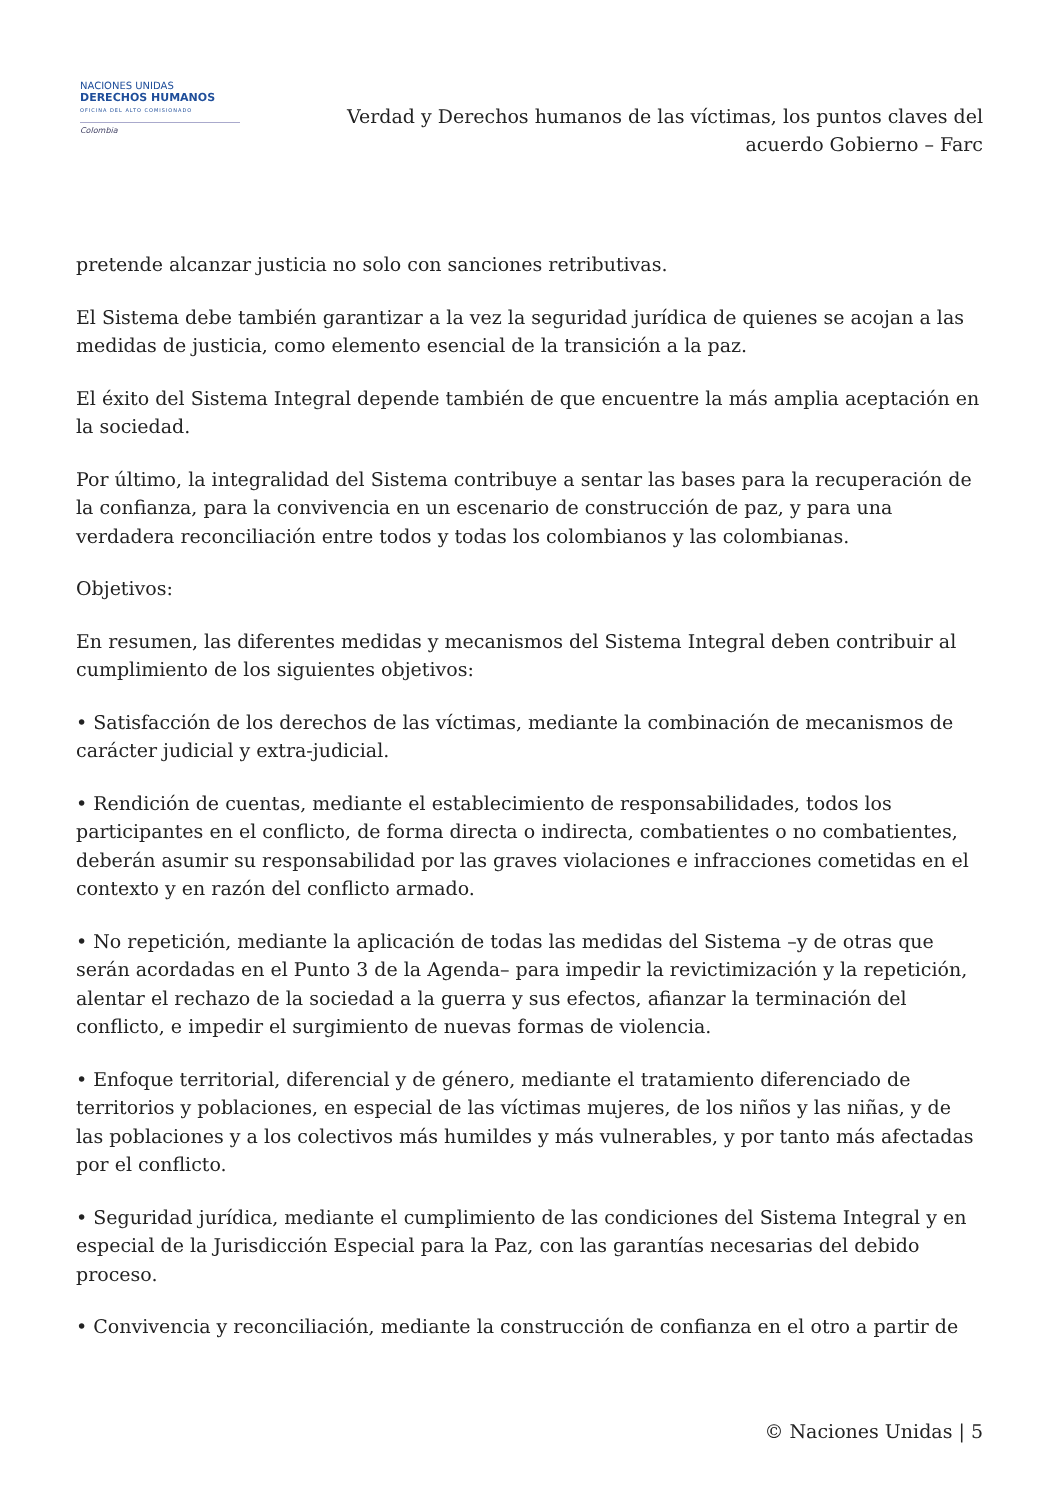NACIONES UNIDAS
DERECHOS HUMANOS
OFICINA DEL ALTO COMISIONADO
Colombia
Verdad y Derechos humanos de las víctimas, los puntos claves del acuerdo Gobierno – Farc
pretende alcanzar justicia no solo con sanciones retributivas.
El Sistema debe también garantizar a la vez la seguridad jurídica de quienes se acojan a las medidas de justicia, como elemento esencial de la transición a la paz.
El éxito del Sistema Integral depende también de que encuentre la más amplia aceptación en la sociedad.
Por último, la integralidad del Sistema contribuye a sentar las bases para la recuperación de la confianza, para la convivencia en un escenario de construcción de paz, y para una verdadera reconciliación entre todos y todas los colombianos y las colombianas.
Objetivos:
En resumen, las diferentes medidas y mecanismos del Sistema Integral deben contribuir al cumplimiento de los siguientes objetivos:
• Satisfacción de los derechos de las víctimas, mediante la combinación de mecanismos de carácter judicial y extra-judicial.
• Rendición de cuentas, mediante el establecimiento de responsabilidades, todos los participantes en el conflicto, de forma directa o indirecta, combatientes o no combatientes, deberán asumir su responsabilidad por las graves violaciones e infracciones cometidas en el contexto y en razón del conflicto armado.
• No repetición, mediante la aplicación de todas las medidas del Sistema –y de otras que serán acordadas en el Punto 3 de la Agenda– para impedir la revictimización y la repetición, alentar el rechazo de la sociedad a la guerra y sus efectos, afianzar la terminación del conflicto, e impedir el surgimiento de nuevas formas de violencia.
• Enfoque territorial, diferencial y de género, mediante el tratamiento diferenciado de territorios y poblaciones, en especial de las víctimas mujeres, de los niños y las niñas, y de las poblaciones y a los colectivos más humildes y más vulnerables, y por tanto más afectadas por el conflicto.
• Seguridad jurídica, mediante el cumplimiento de las condiciones del Sistema Integral y en especial de la Jurisdicción Especial para la Paz, con las garantías necesarias del debido proceso.
• Convivencia y reconciliación, mediante la construcción de confianza en el otro a partir de
© Naciones Unidas | 5